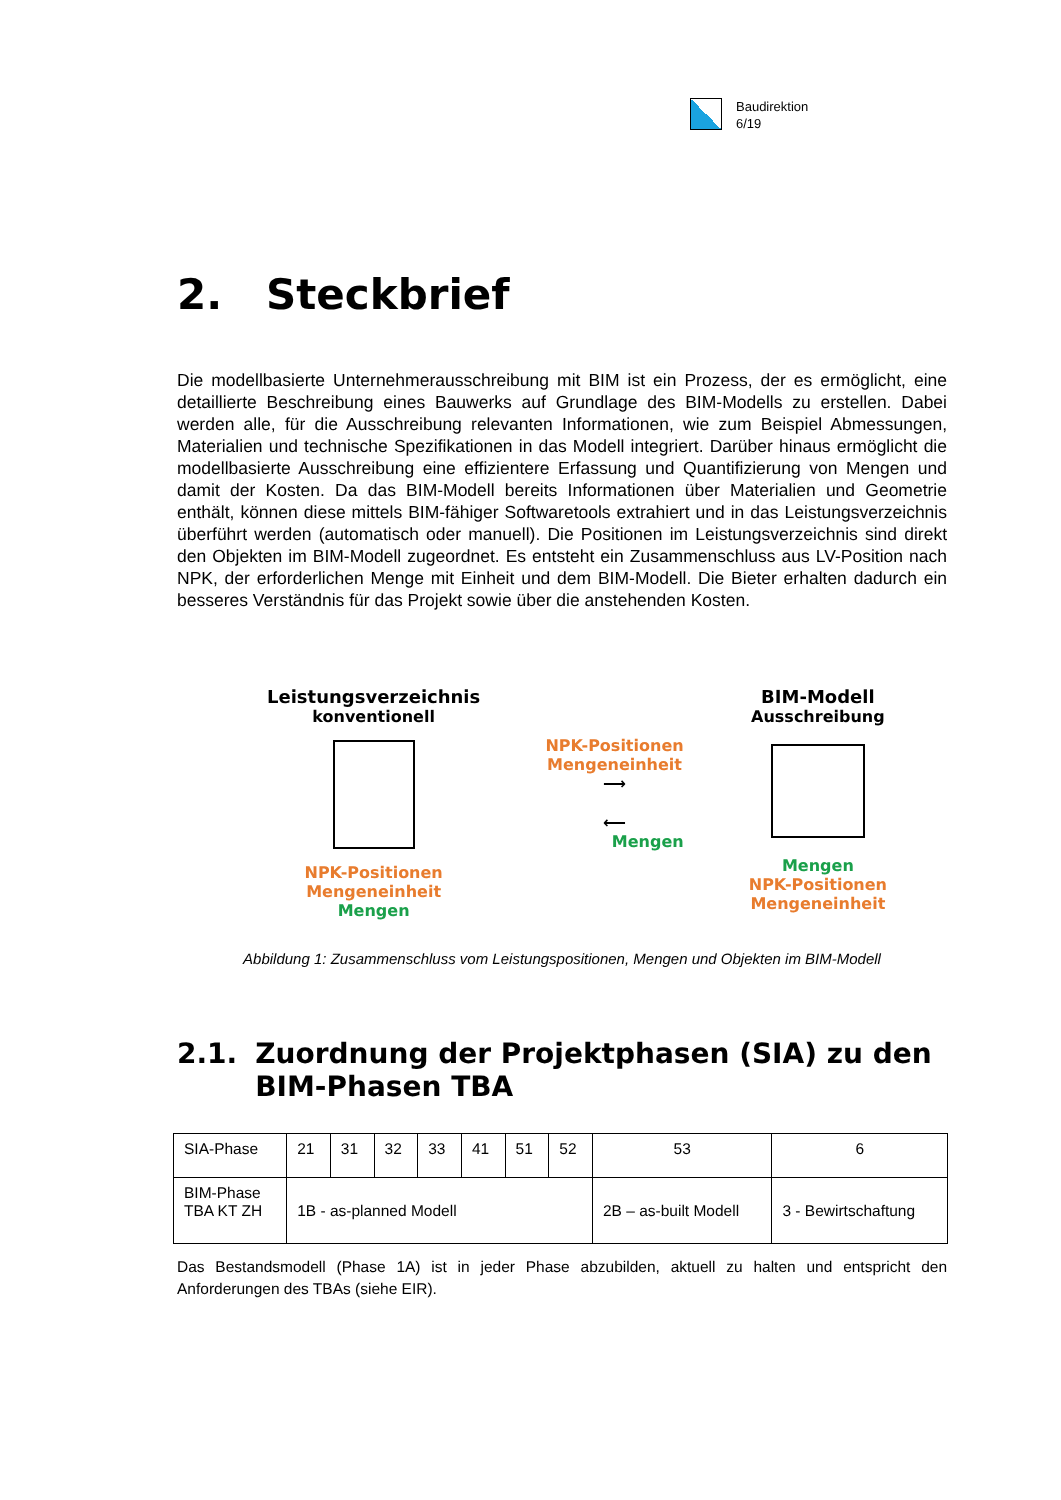Baudirektion
6/19
2. Steckbrief
Die modellbasierte Unternehmerausschreibung mit BIM ist ein Prozess, der es ermöglicht, eine detaillierte Beschreibung eines Bauwerks auf Grundlage des BIM-Modells zu erstellen. Dabei werden alle, für die Ausschreibung relevanten Informationen, wie zum Beispiel Abmessungen, Materialien und technische Spezifikationen in das Modell integriert. Darüber hinaus ermöglicht die modellbasierte Ausschreibung eine effizientere Erfassung und Quantifizierung von Mengen und damit der Kosten. Da das BIM-Modell bereits Informationen über Materialien und Geometrie enthält, können diese mittels BIM-fähiger Softwaretools extrahiert und in das Leistungsverzeichnis überführt werden (automatisch oder manuell). Die Positionen im Leistungsverzeichnis sind direkt den Objekten im BIM-Modell zugeordnet. Es entsteht ein Zusammenschluss aus LV-Position nach NPK, der erforderlichen Menge mit Einheit und dem BIM-Modell. Die Bieter erhalten dadurch ein besseres Verständnis für das Projekt sowie über die anstehenden Kosten.
Leistungsverzeichnis
konventionell
NPK-Positionen
Mengeneinheit
Mengen
NPK-Positionen
Mengeneinheit
⟶
⟵
Mengen
BIM-Modell
Ausschreibung
Mengen
NPK-Positionen
Mengeneinheit
Abbildung 1: Zusammenschluss vom Leistungspositionen, Mengen und Objekten im BIM-Modell
2.1. Zuordnung der Projektphasen (SIA) zu den BIM-Phasen TBA
| SIA-Phase | 21 | 31 | 32 | 33 | 41 | 51 | 52 | 53 | 6 |
| BIM-Phase TBA KT ZH | 1B - as-planned Modell | | | | | | | 2B – as-built Modell | 3 - Bewirtschaftung |
Das Bestandsmodell (Phase 1A) ist in jeder Phase abzubilden, aktuell zu halten und entspricht den Anforderungen des TBAs (siehe EIR).